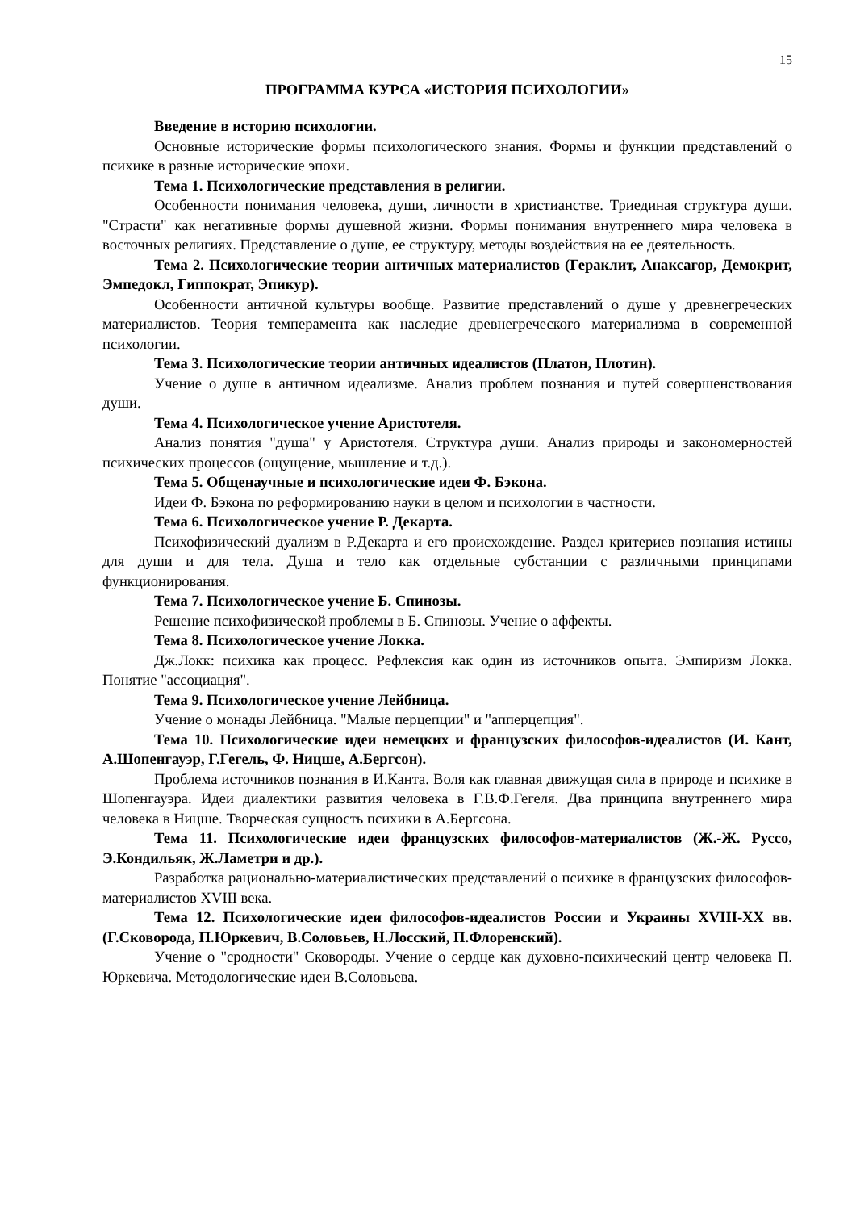15
ПРОГРАММА КУРСА «ИСТОРИЯ ПСИХОЛОГИИ»
Введение в историю психологии.
Основные исторические формы психологического знания. Формы и функции представлений о психике в разные исторические эпохи.
Тема 1. Психологические представления в религии.
Особенности понимания человека, души, личности в христианстве. Триединая структура души. "Страсти" как негативные формы душевной жизни. Формы понимания внутреннего мира человека в восточных религиях. Представление о душе, ее структуру, методы воздействия на ее деятельность.
Тема 2. Психологические теории античных материалистов (Гераклит, Анаксагор, Демокрит, Эмпедокл, Гиппократ, Эпикур).
Особенности античной культуры вообще. Развитие представлений о душе у древнегреческих материалистов. Теория темперамента как наследие древнегреческого материализма в современной психологии.
Тема 3. Психологические теории античных идеалистов (Платон, Плотин).
Учение о душе в античном идеализме. Анализ проблем познания и путей совершенствования души.
Тема 4. Психологическое учение Аристотеля.
Анализ понятия "душа" у Аристотеля. Структура души. Анализ природы и закономерностей психических процессов (ощущение, мышление и т.д.).
Тема 5. Общенаучные и психологические идеи Ф. Бэкона.
Идеи Ф. Бэкона по реформированию науки в целом и психологии в частности.
Тема 6. Психологическое учение Р. Декарта.
Психофизический дуализм в Р.Декарта и его происхождение. Раздел критериев познания истины для души и для тела. Душа и тело как отдельные субстанции с различными принципами функционирования.
Тема 7. Психологическое учение Б. Спинозы.
Решение психофизической проблемы в Б. Спинозы. Учение о аффекты.
Тема 8. Психологическое учение Локка.
Дж.Локк: психика как процесс. Рефлексия как один из источников опыта. Эмпиризм Локка. Понятие "ассоциация".
Тема 9. Психологическое учение Лейбница.
Учение о монады Лейбница. "Малые перцепции" и "апперцепция".
Тема 10. Психологические идеи немецких и французских философов-идеалистов (И. Кант, А.Шопенгауэр, Г.Гегель, Ф. Ницше, А.Бергсон).
Проблема источников познания в И.Канта. Воля как главная движущая сила в природе и психике в Шопенгауэра. Идеи диалектики развития человека в Г.В.Ф.Гегеля. Два принципа внутреннего мира человека в Ницше. Творческая сущность психики в А.Бергсона.
Тема 11. Психологические идеи французских философов-материалистов (Ж.-Ж. Руссо, Э.Кондильяк, Ж.Ламетри и др.).
Разработка рационально-материалистических представлений о психике в французских философов-материалистов XVIII века.
Тема 12. Психологические идеи философов-идеалистов России и Украины XVIII-XX вв. (Г.Сковорода, П.Юркевич, В.Соловьев, Н.Лосский, П.Флоренский).
Учение о "сродности" Сковороды. Учение о сердце как духовно-психический центр человека П. Юркевича. Методологические идеи В.Соловьева.